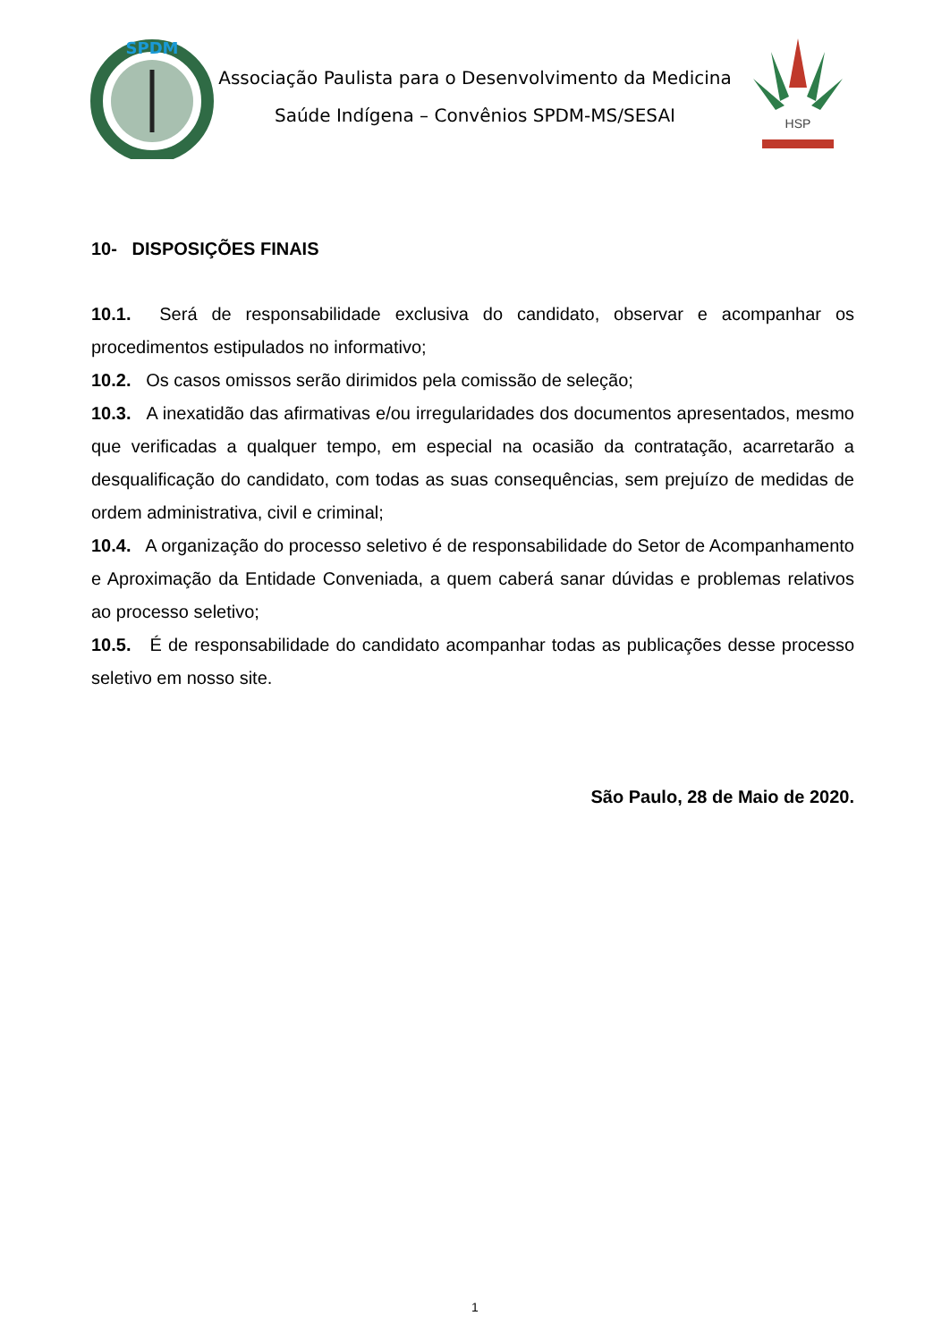SPDM
Associação Paulista para o Desenvolvimento da Medicina
Saúde Indígena – Convênios SPDM-MS/SESAI
HSP
10- DISPOSIÇÕES FINAIS
10.1. Será de responsabilidade exclusiva do candidato, observar e acompanhar os procedimentos estipulados no informativo;
10.2. Os casos omissos serão dirimidos pela comissão de seleção;
10.3. A inexatidão das afirmativas e/ou irregularidades dos documentos apresentados, mesmo que verificadas a qualquer tempo, em especial na ocasião da contratação, acarretarão a desqualificação do candidato, com todas as suas consequências, sem prejuízo de medidas de ordem administrativa, civil e criminal;
10.4. A organização do processo seletivo é de responsabilidade do Setor de Acompanhamento e Aproximação da Entidade Conveniada, a quem caberá sanar dúvidas e problemas relativos ao processo seletivo;
10.5. É de responsabilidade do candidato acompanhar todas as publicações desse processo seletivo em nosso site.
São Paulo, 28 de Maio de 2020.
1